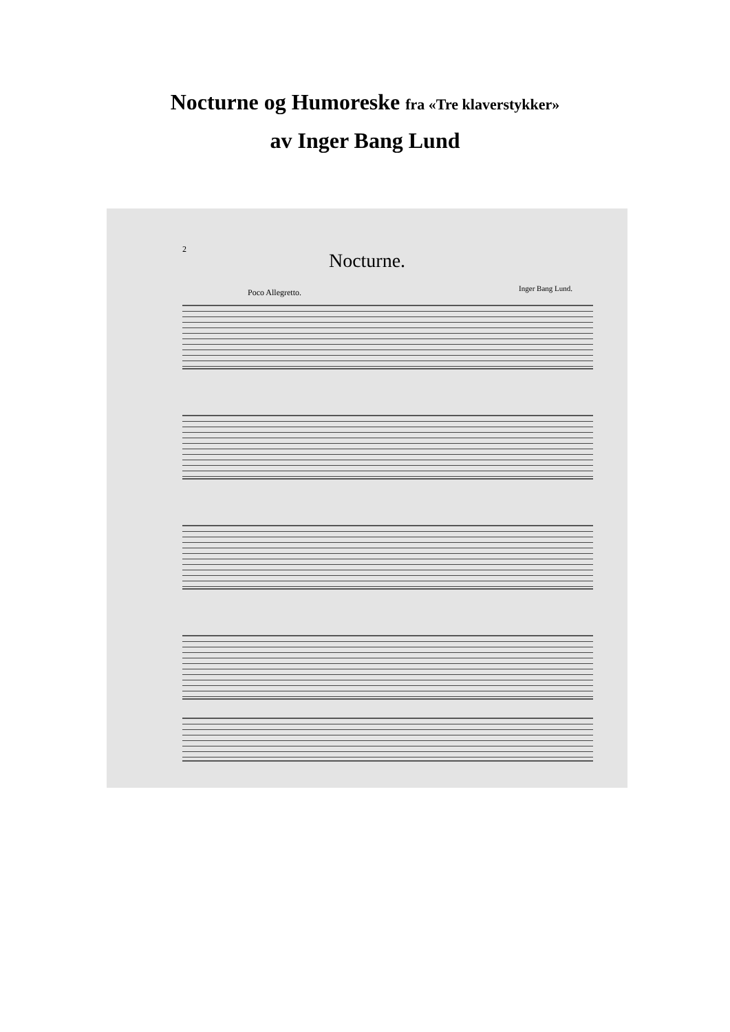Nocturne og Humoreske fra «Tre klaverstykker»
av Inger Bang Lund
2
Nocturne.
Poco Allegretto. Inger Bang Lund.